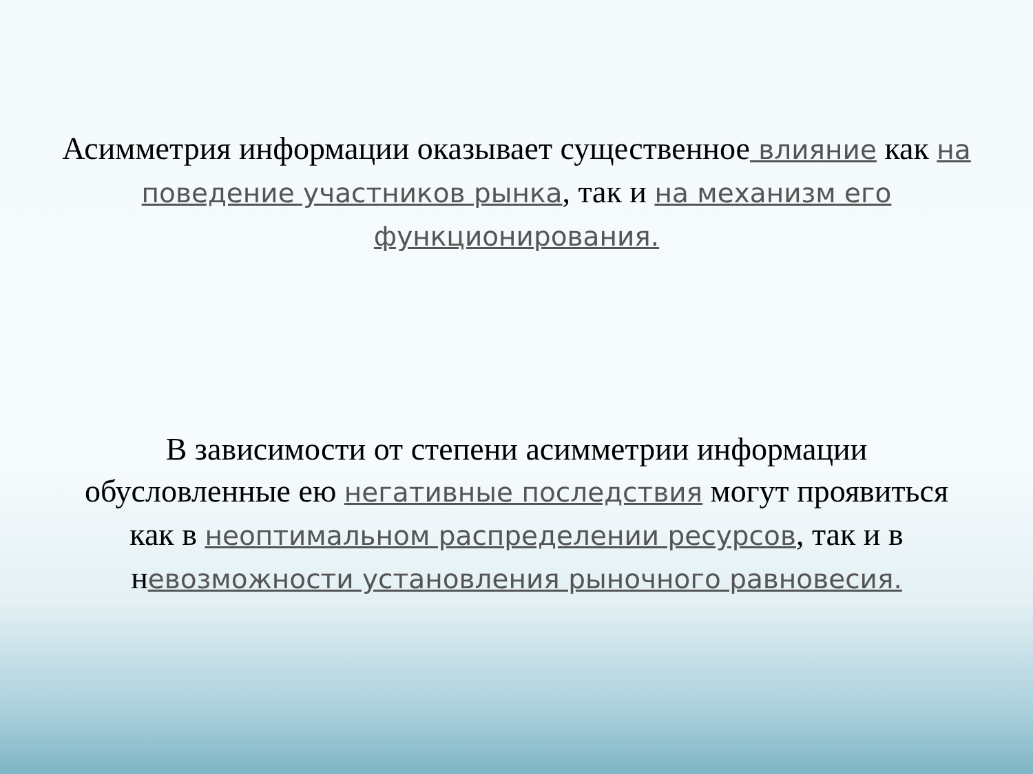Асимметрия информации оказывает существенное влияние как на поведение участников рынка, так и на механизм его функционирования.
В зависимости от степени асимметрии информации обусловленные ею негативные последствия могут проявиться как в неоптимальном распределении ресурсов, так и в невозможности установления рыночного равновесия.